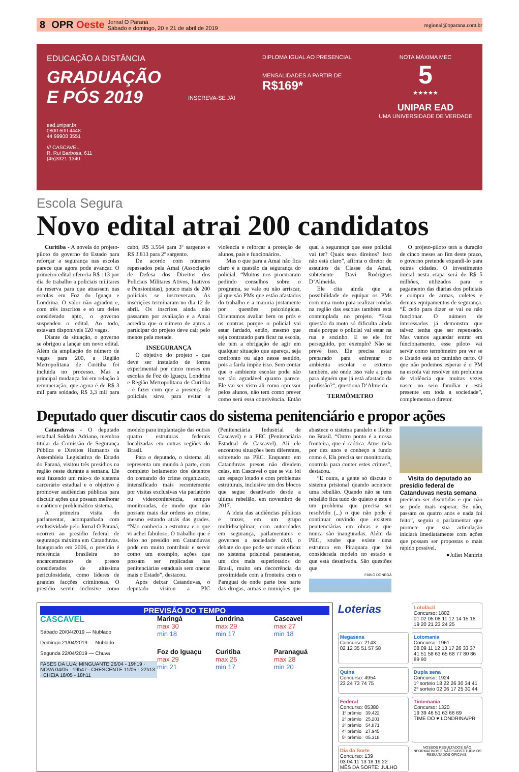8 OPR Oeste Jornal O Paraná
Sábado e domingo, 20 e 21 de abril de 2019 regional@oparana.com.br
EDUCAÇÃO A DISTÂNCIA
GRADUAÇÃO
E PÓS 2019
ead.unipar.br
0800 600 4448
44 99908 3551
/// CASCAVEL
R. Rui Barbosa, 611
(45)3321-1340
INSCREVA-SE JÁ!
DIPLOMA IGUAL AO PRESENCIAL
MENSALIDADES A PARTIR DE
R$169*
NOTA MÁXIMA MEC
5
★★★★★
UNIPAR EAD
UMA UNIVERSIDADE DE VERDADE
Escola Segura
Novo edital atrai 200 candidatos
Curitiba - A novela do projeto-piloto do governo do Estado para reforçar a segurança nas escolas parece que agora pode avançar. O primeiro edital oferecia R$ 113 por dia de trabalho a policiais militares da reserva para que atuassem nas escolas em Foz do Iguaçu e Londrina. O valor não agradou e, com três inscritos e só um deles considerado apto, o governo suspendeu o edital. Ao todo, estavam disponíveis 120 vagas.
Diante da situação, o governo se obrigou a lançar um novo edital. Além da ampliação do número de vagas para 200, a Região Metropolitana de Curitiba foi incluída no processo. Mas a principal mudança foi em relação à remuneração, que agora é de R$ 3 mil para soldado, R$ 3,3 mil para cabo, R$ 3.564 para 3º sargento e R$ 3.813 para 2º sargento.
De acordo com números repassados pela Amai (Associação de Defesa dos Direitos dos Policiais Militares Ativos, Inativos e Pensionistas), pouco mais de 200 policiais se inscreveram. As inscrições terminaram no dia 12 de abril. Os inscritos ainda não passaram por avaliação e a Amai acredita que o número de aptos a participar do projeto deve cair pelo menos pela metade.
INSEGURANÇA
O objetivo do projeto - que deve ser instalado de forma experimental por cinco meses em escolas de Foz do Iguaçu, Londrina e Região Metropolitana de Curitiba - é fazer com que a presença de policiais sirva para evitar a violência e reforçar a proteção de alunos, pais e funcionários.
Mas o que para a Amai não fica claro é a questão da segurança do policial. “Muitos nos procuraram pedindo conselhos sobre o programa, se vale ou não arriscar, já que são PMs que estão afastados do trabalho e a maioria justamente por questões psicológicas. Orientamos avaliar bem os prós e os contras porque o policial vai estar fardado, então, mesmo que seja contratado para ficar na escola, ele tem a obrigação de agir em qualquer situação que apareça, seja confronto ou algo nesse sentido, pois a farda impõe isso. Sem contar que o ambiente escolar pode não ser tão agradável quanto parece. Ele vai ser visto ali como opressor pelos alunos, não tem como prever como será essa convivência. Então qual a segurança que esse policial vai ter? Quais seus direitos? Isso não está claro”, afirma o diretor de assuntos da Classe da Amai, subtenente Davi Rodrigues D’Almeida.
Ele cita ainda que a possibilidade de equipar os PMs com uma moto para realizar rondas na região das escolas também está contemplada no projeto. “Essa questão da moto só dificulta ainda mais porque o policial vai estar na rua e sozinho. E se ele for perseguido, por exemplo? Não se prevê isso. Ele precisa estar preparado para enfrentar o ambienta escolar e externo também, até onde isso vale a pena para alguém que já está afastado da profissão?”, questiona D’Almeida.
TERMÔMETRO
O projeto-piloto terá a duração de cinco meses ao fim deste prazo, o governo pretende expandi-lo para outras cidades. O investimento inicial nesta etapa será de R$ 5 milhões, utilizados para o pagamento das diárias dos policiais e compra de armas, coletes e demais equipamentos de segurança. “É cedo para dizer se vai ou não funcionar. O número de interessados já demonstra que talvez tenha que ser repensado. Mas vamos aguardar entrar em funcionamento, esse piloto vai servir como termômetro pra ver se o Estado está no caminho certo. O que não podemos esperar é o PM na escola vai resolver um problema de violência que muitas vezes nasce no seio familiar e está presente em toda a sociedade”, complementa o diretor.
Deputado quer discutir caos do sistema penitenciário e propor ações
Catanduvas - O deputado estadual Soldado Adriano, membro titular da Comissão de Segurança Pública e Direitos Humanos da Assembleia Legislativa do Estado do Paraná, visitou três presídios na região oeste durante a semana. Ele está fazendo um raio-x do sistema carcerário estadual e o objetivo é promover audiências públicas para discutir ações que possam melhorar o caótico e problemático sistema.
A primeira visita do parlamentar, acompanhada com exclusividade pelo Jornal O Paraná, ocorreu ao presídio federal de segurança máxima em Catanduvas. Inaugurado em 2006, o presídio é referência brasileira no encarceramento de presos considerados de altíssima periculosidade, como líderes de grandes facções criminosas. O presídio serviu inclusive como modelo para implantação das outras quatro estruturas federais localizadas em outras regiões do Brasil.
Para o deputado, o sistema ali representa um mundo à parte, com completo isolamento dos detentos do comando do crime organizado, intensificado mais recentemente por visitas exclusivas via parlatório ou videoconferência, sempre monitoradas, de modo que não possam mais dar ordens ao crime, mesmo estando atrás das grades. “Não conhecia a estrutura e o que vi achei fabuloso, O trabalho que é feito no presídio em Catanduvas pode em muito contribuir e servir como um exemplo, ações que possam ser replicadas nas penitenciárias estaduais sem onerar mais o Estado”, destacou.
Após deixar Catanduvas, o deputado visitou a PIC (Penitenciária Industrial de Cascavel) e a PEC (Penitenciária Estadual de Cascavel). Ali ele encontrou situações bem diferentes, sobretudo na PEC. Enquanto em Catanduvas presos não dividem celas, em Cascavel o que se viu foi um espaço lotado e com problemas estruturais, inclusive um dos blocos que segue desativado desde a última rebelião, em novembro de 2017.
A ideia das audiências públicas é trazer, em um grupo multidisciplinar, com autoridades em segurança, parlamentares e governos a sociedade civil, o debate do que pode ser mais eficaz no sistema prisional paranaense, um dos mais superlotados do Brasil, muito em decorrência da proximidade com a fronteira com o Paraguai de onde parte boa parte das drogas, armas e munições que abastece o sistema paralelo e ilícito no Brasil. “Outro ponto é a nossa fronteira, que é caótica. Atuei nela por dez anos e conheço a fundo como é. Ela precisa ser monitorada, controla para conter estes crimes”, destacou.
“E outra, a gente só discute o sistema prisional quando acontece uma rebelião. Quando não se tem rebelião fica tudo do quieto e este é um problema que precisa ser resolvido (...) o que não pode é continuar ouvindo que existem penitenciárias em obras e que nunca são inauguradas. Além da PEC, soube que existe uma estrutura em Piraquara que foi considerada modelo no estado e que está desativada. São questões que
FÁBIO DONEGÁ
Visita do deputado ao presídio federal de Catanduvas nesta semana
precisam ser discutidas e que não se pode mais esperar. Se não, passam os quatro anos e nada foi feito”, seguiu o parlamentar que promete que sua articulação iniciará imediatamente com ações que possam ser propostas o mais rápido possível.
●Juliet Manfrin
PREVISÃO DO TEMPO
CASCAVEL
Sábado 20/04/2019 — Nublado
Domingo 21/04/2019 — Nublado
Segunda 22/04/2019 — Chuva
FASES DA LUA: MINGUANTE 26/04 - 19h19 · NOVA 04/05 - 19h47 · CRESCENTE 11/05 - 22h13 · CHEIA 18/05 - 18h11
Maringá
max 30
min 18
Londrina
max 29
min 17
Cascavel
max 27
min 18
Foz do Iguaçu
max 29
min 21
Curitiba
max 25
min 17
Paranaguá
max 28
min 20
Loterias
Lotofácil
Concurso: 1802
01 02 05 08 11 12 14 15 16 19 20 21 23 24 25
Megasena
Concurso: 2143
02 12 35 51 57 58
Lotomania
Concurso: 1961
08 09 11 12 13 17 26 33 37 41 51 58 63 65 68 77 80 86 89 90
Quina
Concurso: 4954
23 24 73 74 75
Dupla sena
Concurso: 1924
1º sorteio 18 22 26 30 34 41
2º sorteio 02 06 17 25 30 44
Federal
Concurso: 05380
| 1º prêmio | 39.422 |
| 2º prêmio | 25.201 |
| 3º prêmio | 54.871 |
| 4º prêmio | 27.945 |
| 5º prêmio | 05.318 |
Timemania
Concurso: 1320
19 39 46 51 63 66 69
TIME DO ♥ LONDRINA/PR
Dia da Sorte
Concurso: 139
03 04 11 13 18 19 22
MÊS DA SORTE: JULHO
NOSSOS RESULTADOS SÃO INFORMATIVOS E NÃO SUBSTITUEM OS RESULTADOS OFICIAIS.